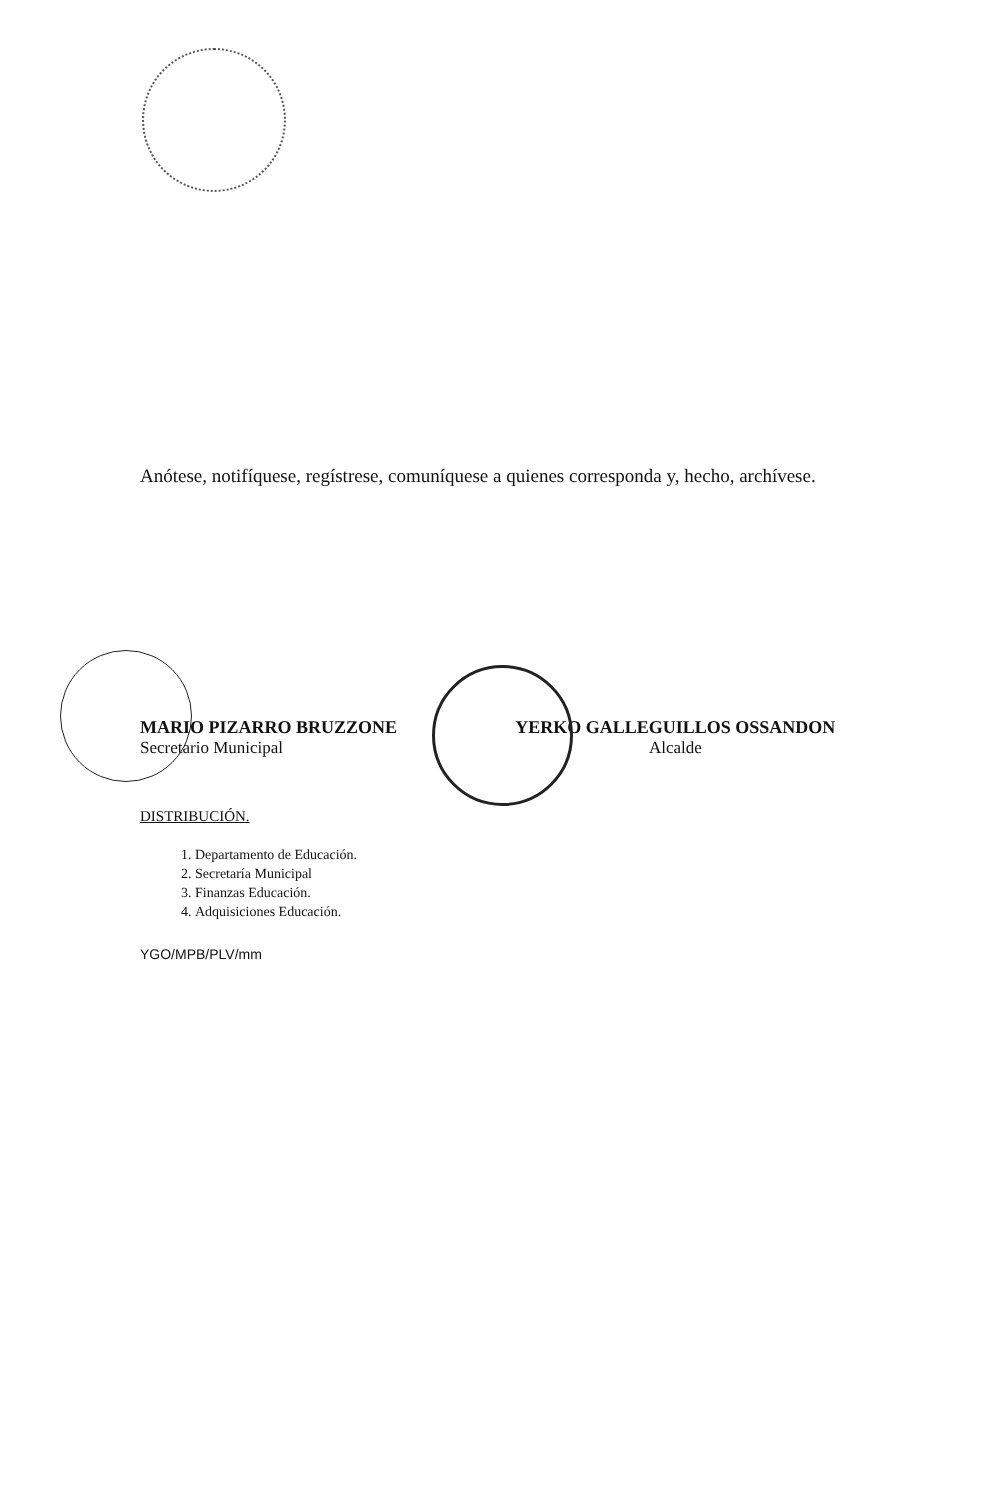Anótese, notifíquese, regístrese, comuníquese a quienes corresponda y, hecho, archívese.
MARIO PIZARRO BRUZZONE
Secretario Municipal
YERKO GALLEGUILLOS OSSANDON
Alcalde
DISTRIBUCIÓN.
1. Departamento de Educación.
2. Secretaría Municipal
3. Finanzas Educación.
4. Adquisiciones Educación.
YGO/MPB/PLV/mm